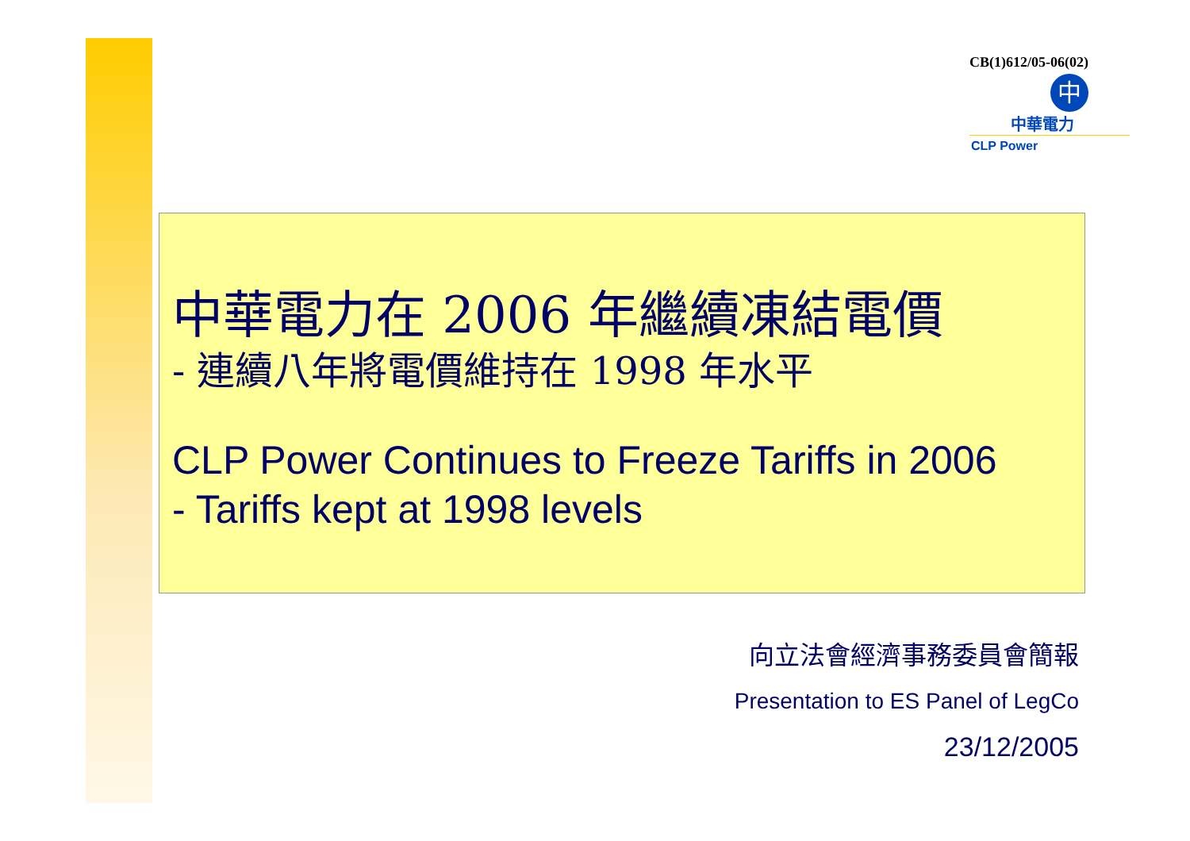CB(1)612/05-06(02)
中
中華電力
CLP Power
中華電力在 2006 年繼續凍結電價
- 連續八年將電價維持在 1998 年水平
CLP Power Continues to Freeze Tariffs in 2006
- Tariffs kept at 1998 levels
向立法會經濟事務委員會簡報
Presentation to ES Panel of LegCo
23/12/2005